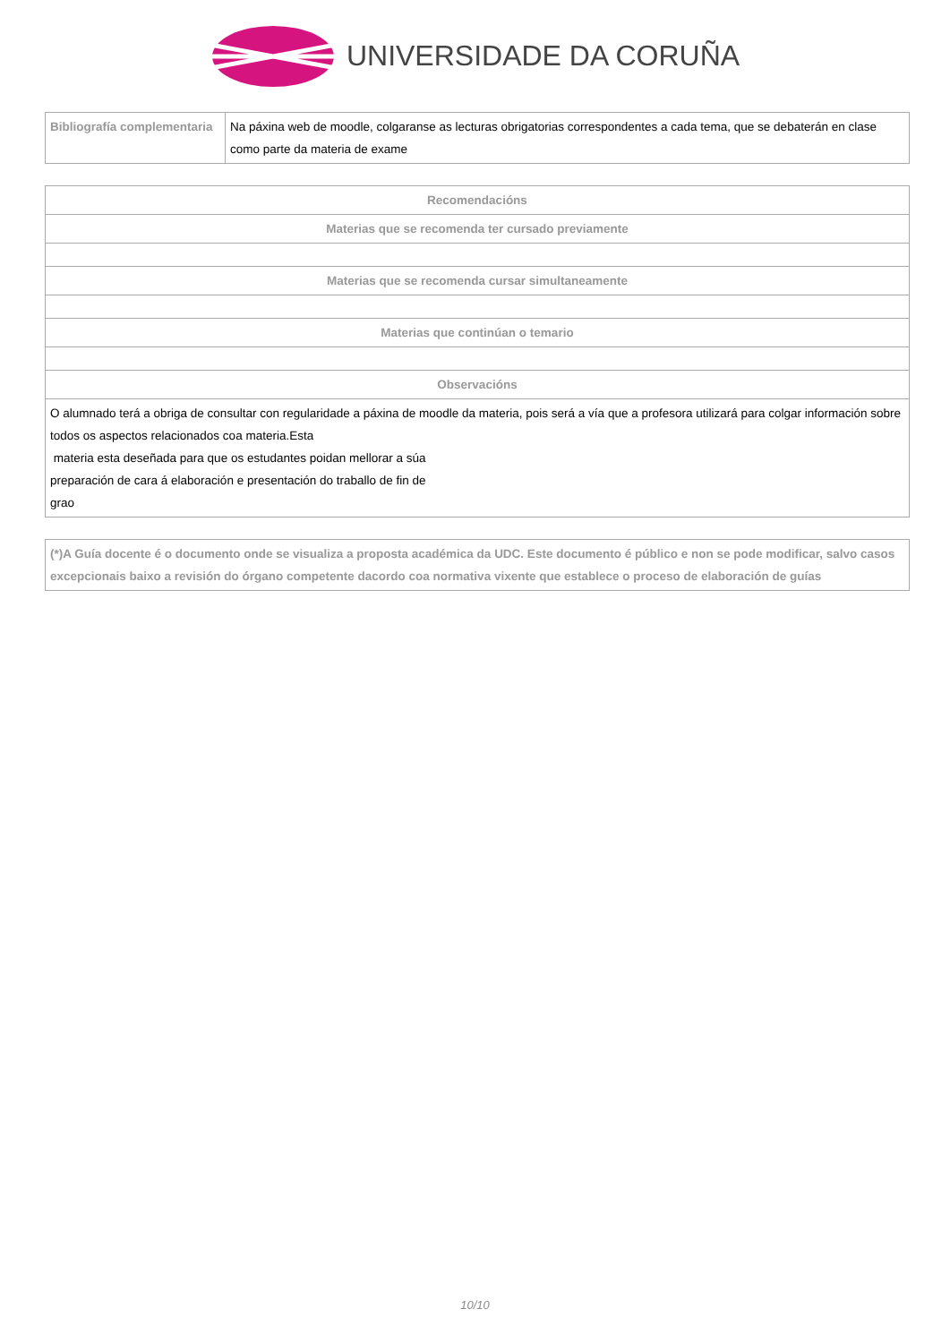UNIVERSIDADE DA CORUÑA
| Bibliografía complementaria | Na páxina web de moodle, colgaranse as lecturas obrigatorias correspondentes a cada tema, que se debaterán en clase como parte da materia de exame |
| Recomendacións |
| --- |
| Materias que se recomenda ter cursado previamente |
| Materias que se recomenda cursar simultaneamente |
| Materias que continúan o temario |
| Observacións |
| O alumnado terá a obriga de consultar con regularidade a páxina de moodle da materia, pois será a vía que a profesora utilizará para colgar información sobre todos os aspectos relacionados coa materia.Esta materia esta deseñada para que os estudantes poidan mellorar a súa preparación de cara á elaboración e presentación do traballo de fin de grao |
| (*)A Guía docente é o documento onde se visualiza a proposta académica da UDC. Este documento é público e non se pode modificar, salvo casos excepcionais baixo a revisión do órgano competente dacordo coa normativa vixente que establece o proceso de elaboración de guías |
10/10